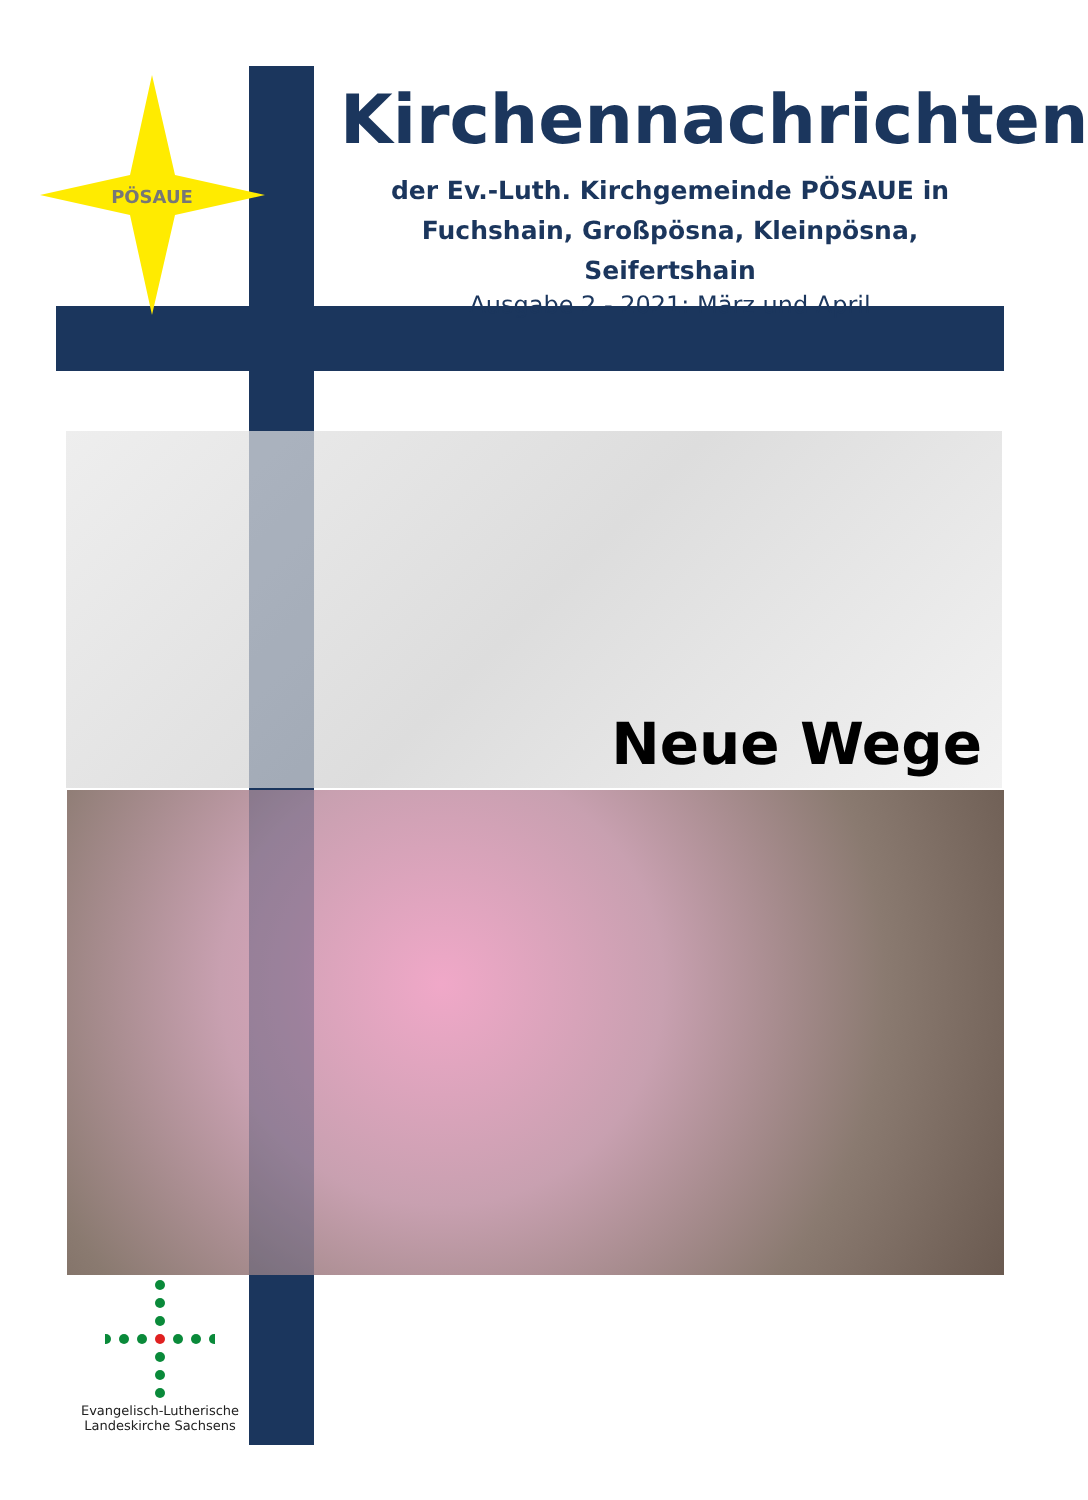PÖSAUE
Kirchennachrichten
der Ev.-Luth. Kirchgemeinde PÖSAUE in
Fuchshain, Großpösna, Kleinpösna, Seifertshain
Ausgabe 2 - 2021: März und April
Neue Wege
Evangelisch-Lutherische
Landeskirche Sachsens